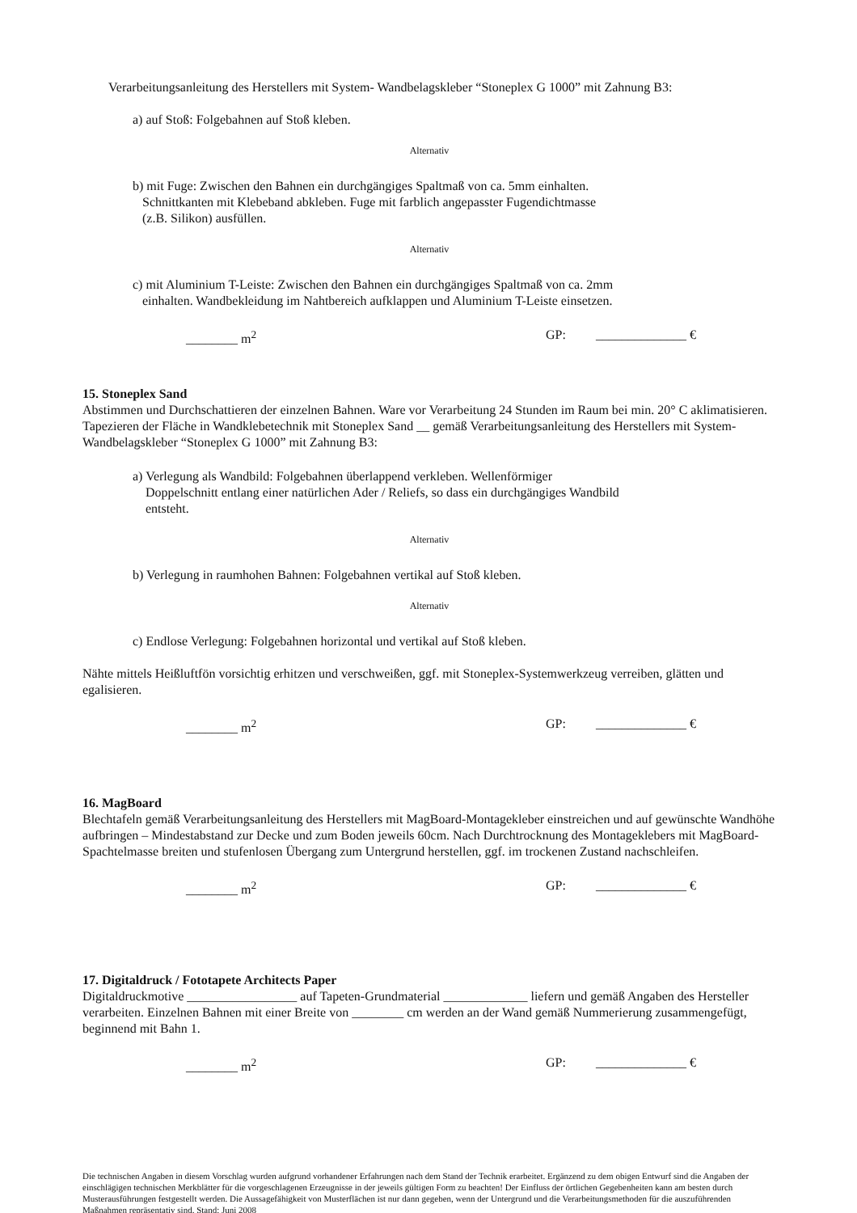Verarbeitungsanleitung des Herstellers mit System- Wandbelagskleber “Stoneplex G 1000” mit Zahnung B3:
a) auf Stoß: Folgebahnen auf Stoß kleben.
Alternativ
b) mit Fuge: Zwischen den Bahnen ein durchgängiges Spaltmaß von ca. 5mm einhalten.
Schnittkanten mit Klebeband abkleben. Fuge mit farblich angepasster Fugendichtmasse
(z.B. Silikon) ausfüllen.
Alternativ
c) mit Aluminium T-Leiste: Zwischen den Bahnen ein durchgängiges Spaltmaß von ca. 2mm
einhalten. Wandbekleidung im Nahtbereich aufklappen und Aluminium T-Leiste einsetzen.
________ m<sup>2</sup> GP: ______________ €
15. Stoneplex Sand
Abstimmen und Durchschattieren der einzelnen Bahnen. Ware vor Verarbeitung 24 Stunden im Raum bei min. 20° C aklimatisieren. Tapezieren der Fläche in Wandklebetechnik mit Stoneplex Sand __ gemäß Verarbeitungsanleitung des Herstellers mit System-Wandbelagskleber “Stoneplex G 1000” mit Zahnung B3:
a) Verlegung als Wandbild: Folgebahnen überlappend verkleben. Wellenförmiger
Doppelschnitt entlang einer natürlichen Ader / Reliefs, so dass ein durchgängiges Wandbild
entsteht.
Alternativ
b) Verlegung in raumhohen Bahnen: Folgebahnen vertikal auf Stoß kleben.
Alternativ
c) Endlose Verlegung: Folgebahnen horizontal und vertikal auf Stoß kleben.
Nähte mittels Heißluftfön vorsichtig erhitzen und verschweißen, ggf. mit Stoneplex-Systemwerkzeug verreiben, glätten und egalisieren.
________ m<sup>2</sup> GP: ______________ €
16. MagBoard
Blechtafeln gemäß Verarbeitungsanleitung des Herstellers mit MagBoard-Montagekleber einstreichen und auf gewünschte Wandhöhe aufbringen – Mindestabstand zur Decke und zum Boden jeweils 60cm. Nach Durchtrocknung des Montageklebers mit MagBoard-Spachtelmasse breiten und stufenlosen Übergang zum Untergrund herstellen, ggf. im trockenen Zustand nachschleifen.
________ m<sup>2</sup> GP: ______________ €
17. Digitaldruck / Fototapete Architects Paper
Digitaldruckmotive _________________ auf Tapeten-Grundmaterial _____________ liefern und gemäß Angaben des Hersteller verarbeiten. Einzelnen Bahnen mit einer Breite von ________ cm werden an der Wand gemäß Nummerierung zusammengefügt, beginnend mit Bahn 1.
________ m<sup>2</sup> GP: ______________ €
Die technischen Angaben in diesem Vorschlag wurden aufgrund vorhandener Erfahrungen nach dem Stand der Technik erarbeitet. Ergänzend zu dem obigen Entwurf sind die Angaben der einschlägigen technischen Merkblätter für die vorgeschlagenen Erzeugnisse in der jeweils gültigen Form zu beachten! Der Einfluss der örtlichen Gegebenheiten kann am besten durch Musterausführungen festgestellt werden. Die Aussagefähigkeit von Musterflächen ist nur dann gegeben, wenn der Untergrund und die Verarbeitungsmethoden für die auszuführenden Maßnahmen repräsentativ sind. Stand: Juni 2008